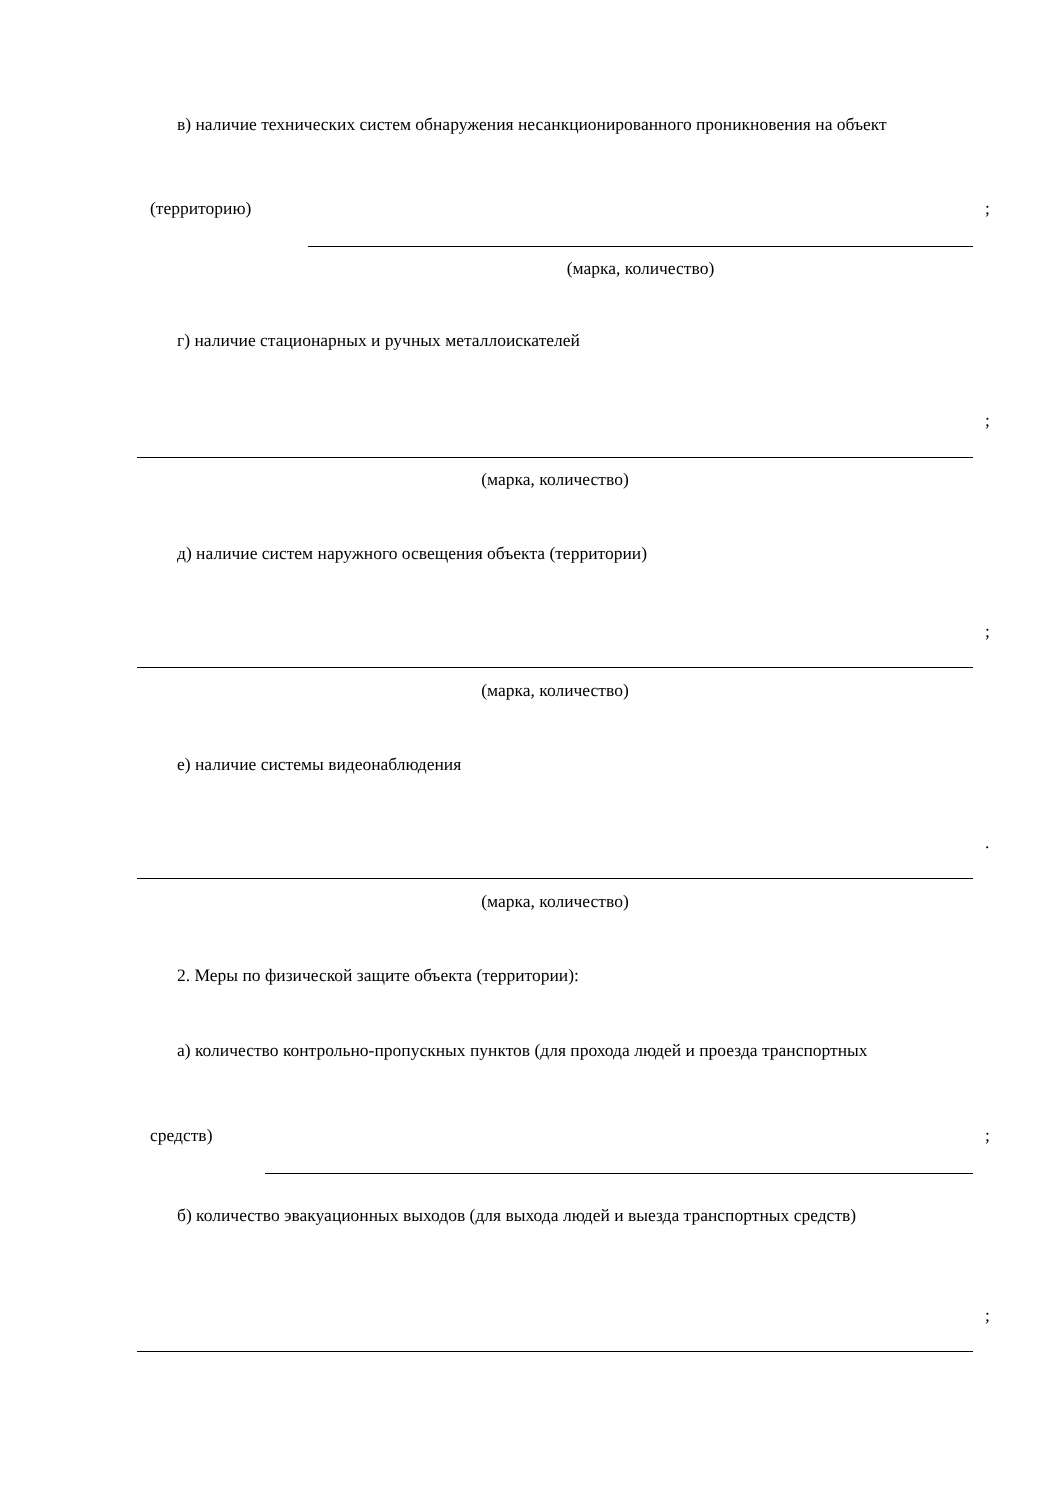в) наличие технических систем обнаружения несанкционированного проникновения на объект
(территорию) ;
(марка, количество)
г) наличие стационарных и ручных металлоискателей
;
(марка, количество)
д) наличие систем наружного освещения объекта (территории)
;
(марка, количество)
е) наличие системы видеонаблюдения
.
(марка, количество)
2. Меры по физической защите объекта (территории):
а) количество контрольно-пропускных пунктов (для прохода людей и проезда транспортных
средств) ;
б) количество эвакуационных выходов (для выхода людей и выезда транспортных средств)
;